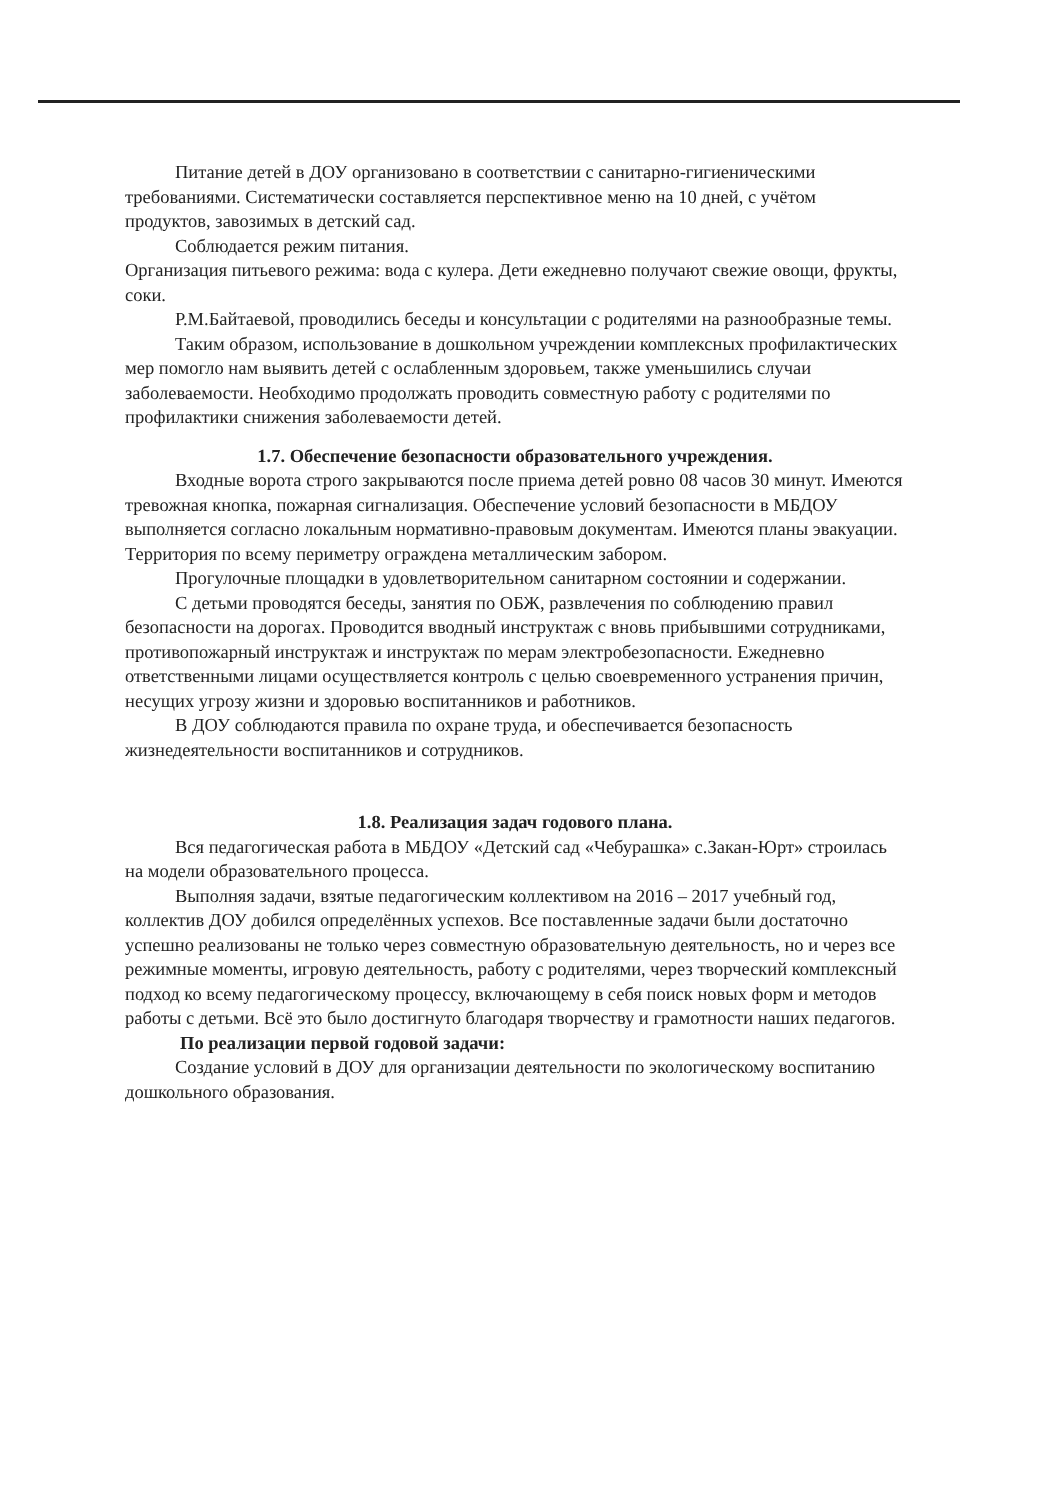Питание детей в ДОУ организовано в соответствии с санитарно-гигиеническими требованиями. Систематически составляется перспективное меню на 10 дней, с учётом продуктов, завозимых в детский сад.
Соблюдается режим питания.
Организация питьевого режима: вода с кулера. Дети ежедневно получают свежие овощи, фрукты, соки.
Р.М.Байтаевой, проводились беседы и консультации с родителями на разнообразные темы.
Таким образом, использование в дошкольном учреждении комплексных профилактических мер помогло нам выявить детей с ослабленным здоровьем, также уменьшились случаи заболеваемости. Необходимо продолжать проводить совместную работу с родителями по профилактики снижения заболеваемости детей.
1.7. Обеспечение безопасности образовательного учреждения.
Входные ворота строго закрываются после приема детей ровно 08 часов 30 минут. Имеются тревожная кнопка, пожарная сигнализация. Обеспечение условий безопасности в МБДОУ выполняется согласно локальным нормативно-правовым документам. Имеются планы эвакуации. Территория по всему периметру ограждена металлическим забором.
Прогулочные площадки в удовлетворительном санитарном состоянии и содержании.
С детьми проводятся беседы, занятия по ОБЖ, развлечения по соблюдению правил безопасности на дорогах. Проводится вводный инструктаж с вновь прибывшими сотрудниками, противопожарный инструктаж и инструктаж по мерам электробезопасности. Ежедневно ответственными лицами осуществляется контроль с целью своевременного устранения причин, несущих угрозу жизни и здоровью воспитанников и работников.
В ДОУ соблюдаются правила по охране труда, и обеспечивается безопасность жизнедеятельности воспитанников и сотрудников.
1.8. Реализация задач годового плана.
Вся педагогическая работа в МБДОУ «Детский сад «Чебурашка» с.Закан-Юрт» строилась на модели образовательного процесса.
Выполняя задачи, взятые педагогическим коллективом на 2016 – 2017 учебный год, коллектив ДОУ добился определённых успехов. Все поставленные задачи были достаточно успешно реализованы не только через совместную образовательную деятельность, но и через все режимные моменты, игровую деятельность, работу с родителями, через творческий комплексный подход ко всему педагогическому процессу, включающему в себя поиск новых форм и методов работы с детьми. Всё это было достигнуто благодаря творчеству и грамотности наших педагогов.
По реализации первой годовой задачи:
Создание условий в ДОУ для организации деятельности по экологическому воспитанию дошкольного образования.